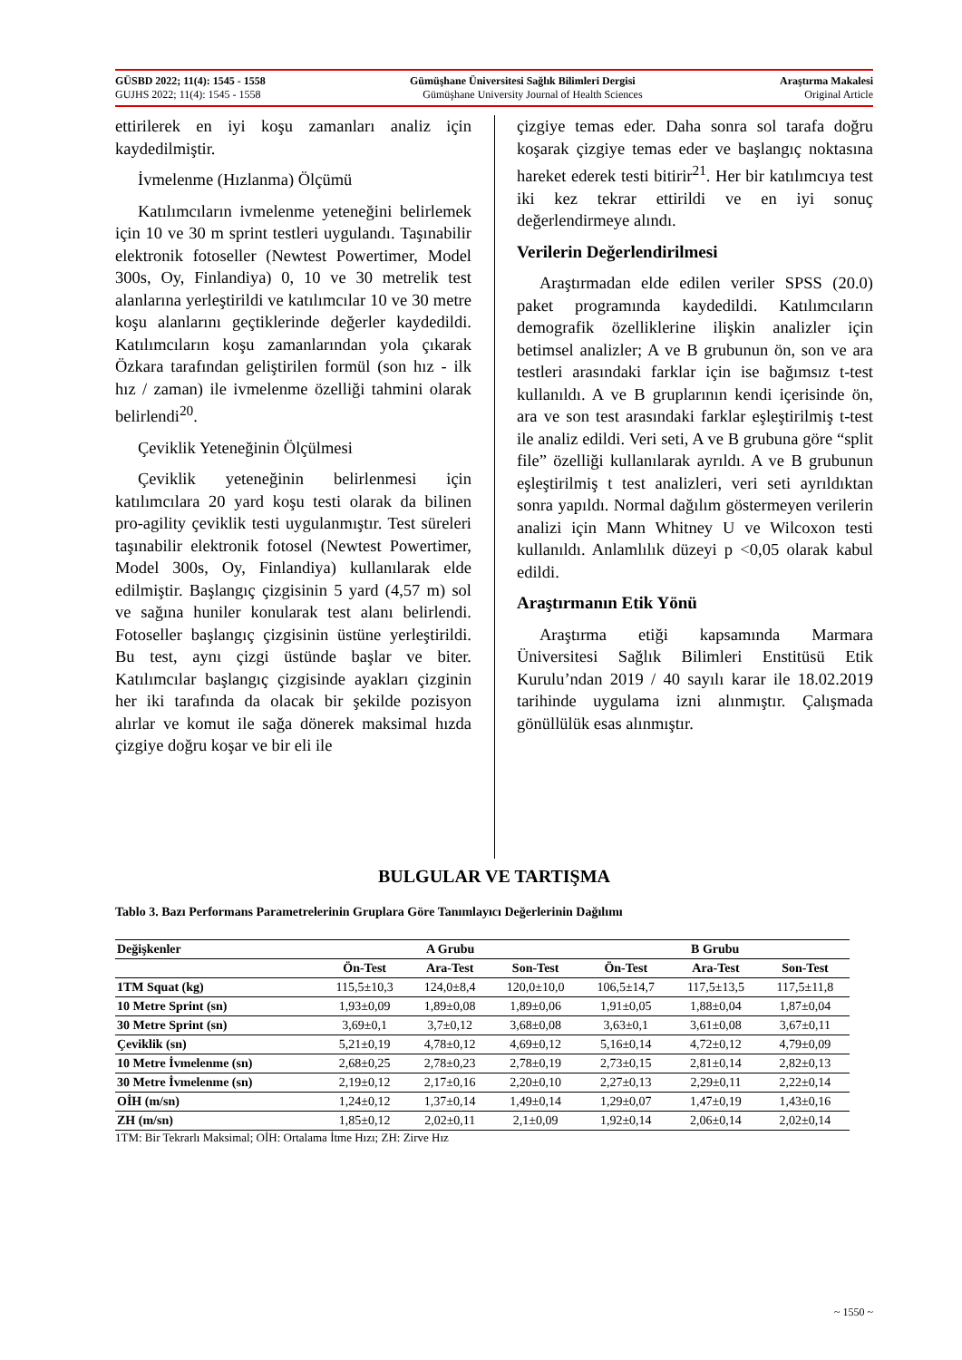GÜSBD 2022; 11(4): 1545 - 1558 Gümüşhane Üniversitesi Sağlık Bilimleri Dergisi Araştırma Makalesi
GUJHS 2022; 11(4): 1545 - 1558 Gümüşhane University Journal of Health Sciences Original Article
ettirilerek en iyi koşu zamanları analiz için kaydedilmiştir.
İvmelenme (Hızlanma) Ölçümü
Katılımcıların ivmelenme yeteneğini belirlemek için 10 ve 30 m sprint testleri uygulandı. Taşınabilir elektronik fotoseller (Newtest Powertimer, Model 300s, Oy, Finlandiya) 0, 10 ve 30 metrelik test alanlarına yerleştirildi ve katılımcılar 10 ve 30 metre koşu alanlarını geçtiklerinde değerler kaydedildi. Katılımcıların koşu zamanlarından yola çıkarak Özkara tarafından geliştirilen formül (son hız - ilk hız / zaman) ile ivmelenme özelliği tahmini olarak belirlendi<sup>20</sup>.
Çeviklik Yeteneğinin Ölçülmesi
Çeviklik yeteneğinin belirlenmesi için katılımcılara 20 yard koşu testi olarak da bilinen pro-agility çeviklik testi uygulanmıştır. Test süreleri taşınabilir elektronik fotosel (Newtest Powertimer, Model 300s, Oy, Finlandiya) kullanılarak elde edilmiştir. Başlangıç çizgisinin 5 yard (4,57 m) sol ve sağına huniler konularak test alanı belirlendi. Fotoseller başlangıç çizgisinin üstüne yerleştirildi. Bu test, aynı çizgi üstünde başlar ve biter. Katılımcılar başlangıç çizgisinde ayakları çizginin her iki tarafında da olacak bir şekilde pozisyon alırlar ve komut ile sağa dönerek maksimal hızda çizgiye doğru koşar ve bir eli ile
çizgiye temas eder. Daha sonra sol tarafa doğru koşarak çizgiye temas eder ve başlangıç noktasına hareket ederek testi bitirir<sup>21</sup>. Her bir katılımcıya test iki kez tekrar ettirildi ve en iyi sonuç değerlendirmeye alındı.
Verilerin Değerlendirilmesi
Araştırmadan elde edilen veriler SPSS (20.0) paket programında kaydedildi. Katılımcıların demografik özelliklerine ilişkin analizler için betimsel analizler; A ve B grubunun ön, son ve ara testleri arasındaki farklar için ise bağımsız t-test kullanıldı. A ve B gruplarının kendi içerisinde ön, ara ve son test arasındaki farklar eşleştirilmiş t-test ile analiz edildi. Veri seti, A ve B grubuna göre “split file” özelliği kullanılarak ayrıldı. A ve B grubunun eşleştirilmiş t test analizleri, veri seti ayrıldıktan sonra yapıldı. Normal dağılım göstermeyen verilerin analizi için Mann Whitney U ve Wilcoxon testi kullanıldı. Anlamlılık düzeyi p <0,05 olarak kabul edildi.
Araştırmanın Etik Yönü
Araştırma etiği kapsamında Marmara Üniversitesi Sağlık Bilimleri Enstitüsü Etik Kurulu’ndan 2019 / 40 sayılı karar ile 18.02.2019 tarihinde uygulama izni alınmıştır. Çalışmada gönüllülük esas alınmıştır.
BULGULAR VE TARTIŞMA
Tablo 3. Bazı Performans Parametrelerinin Gruplara Göre Tanımlayıcı Değerlerinin Dağılımı
| Değişkenler | A Grubu | | | B Grubu | | |
| --- | --- | --- | --- | --- | --- | --- |
| | Ön-Test | Ara-Test | Son-Test | Ön-Test | Ara-Test | Son-Test |
| 1TM Squat (kg) | 115,5±10,3 | 124,0±8,4 | 120,0±10,0 | 106,5±14,7 | 117,5±13,5 | 117,5±11,8 |
| 10 Metre Sprint (sn) | 1,93±0,09 | 1,89±0,08 | 1,89±0,06 | 1,91±0,05 | 1,88±0,04 | 1,87±0,04 |
| 30 Metre Sprint (sn) | 3,69±0,1 | 3,7±0,12 | 3,68±0,08 | 3,63±0,1 | 3,61±0,08 | 3,67±0,11 |
| Çeviklik (sn) | 5,21±0,19 | 4,78±0,12 | 4,69±0,12 | 5,16±0,14 | 4,72±0,12 | 4,79±0,09 |
| 10 Metre İvmelenme (sn) | 2,68±0,25 | 2,78±0,23 | 2,78±0,19 | 2,73±0,15 | 2,81±0,14 | 2,82±0,13 |
| 30 Metre İvmelenme (sn) | 2,19±0,12 | 2,17±0,16 | 2,20±0,10 | 2,27±0,13 | 2,29±0,11 | 2,22±0,14 |
| OİH (m/sn) | 1,24±0,12 | 1,37±0,14 | 1,49±0,14 | 1,29±0,07 | 1,47±0,19 | 1,43±0,16 |
| ZH (m/sn) | 1,85±0,12 | 2,02±0,11 | 2,1±0,09 | 1,92±0,14 | 2,06±0,14 | 2,02±0,14 |
1TM: Bir Tekrarlı Maksimal; OİH: Ortalama İtme Hızı; ZH: Zirve Hız
~ 1550 ~